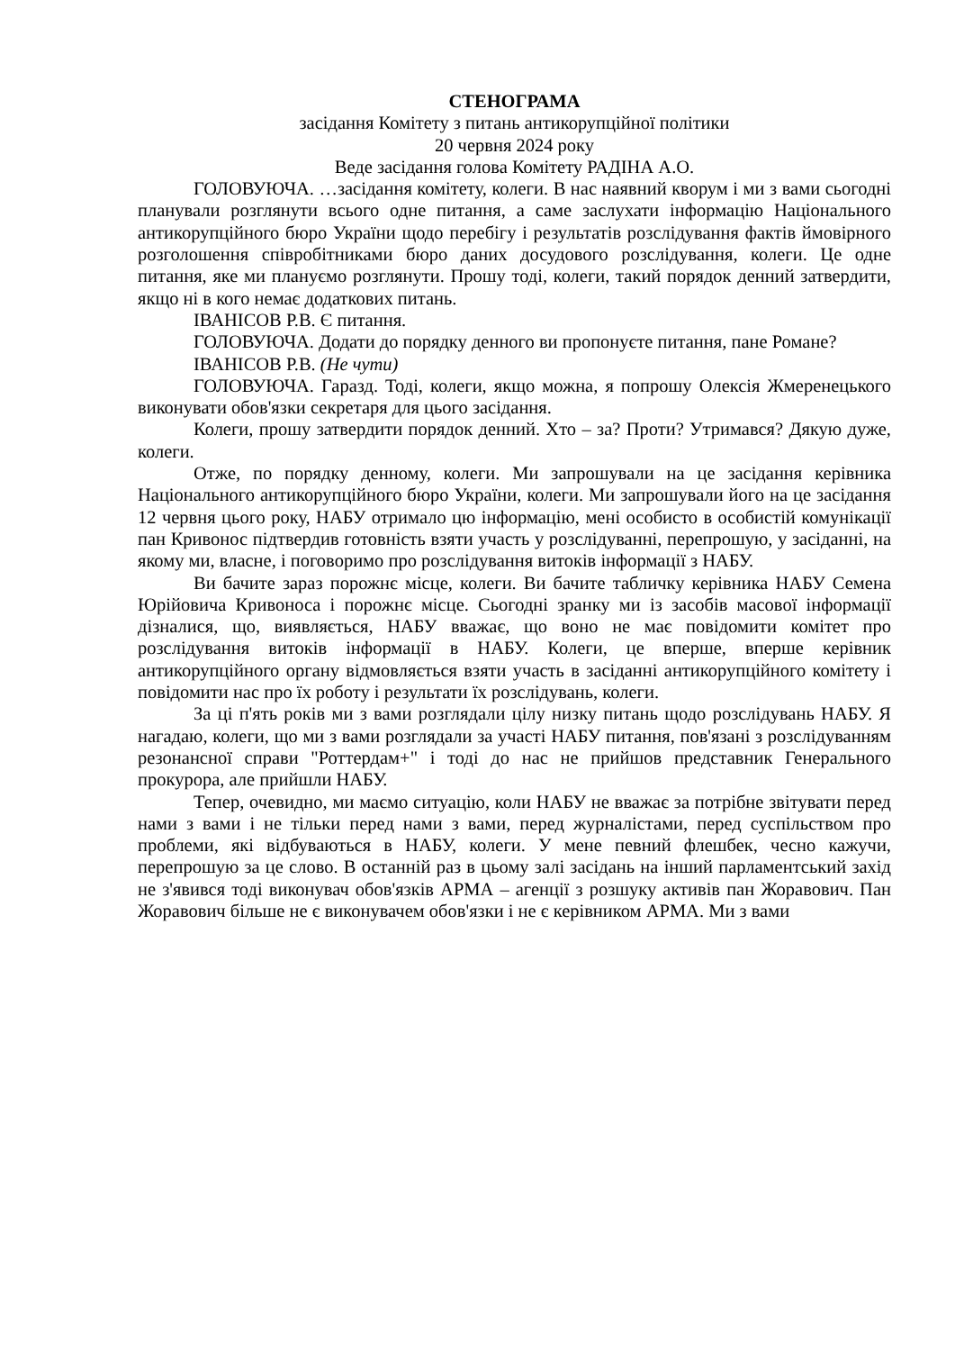СТЕНОГРАМА
засідання Комітету з питань антикорупційної політики
20 червня 2024 року
Веде засідання голова Комітету РАДІНА А.О.
ГОЛОВУЮЧА. …засідання комітету, колеги. В нас наявний кворум і ми з вами сьогодні планували розглянути всього одне питання, а саме заслухати інформацію Національного антикорупційного бюро України щодо перебігу і результатів розслідування фактів ймовірного розголошення співробітниками бюро даних досудового розслідування, колеги. Це одне питання, яке ми плануємо розглянути. Прошу тоді, колеги, такий порядок денний затвердити, якщо ні в кого немає додаткових питань.
ІВАНІСОВ Р.В. Є питання.
ГОЛОВУЮЧА. Додати до порядку денного ви пропонуєте питання, пане Романе?
ІВАНІСОВ Р.В. (Не чути)
ГОЛОВУЮЧА. Гаразд. Тоді, колеги, якщо можна, я попрошу Олексія Жмеренецького виконувати обов'язки секретаря для цього засідання.
Колеги, прошу затвердити порядок денний. Хто – за? Проти? Утримався? Дякую дуже, колеги.
Отже, по порядку денному, колеги. Ми запрошували на це засідання керівника Національного антикорупційного бюро України, колеги. Ми запрошували його на це засідання 12 червня цього року, НАБУ отримало цю інформацію, мені особисто в особистій комунікації пан Кривонос підтвердив готовність взяти участь у розслідуванні, перепрошую, у засіданні, на якому ми, власне, і поговоримо про розслідування витоків інформації з НАБУ.
Ви бачите зараз порожнє місце, колеги. Ви бачите табличку керівника НАБУ Семена Юрійовича Кривоноса і порожнє місце. Сьогодні зранку ми із засобів масової інформації дізналися, що, виявляється, НАБУ вважає, що воно не має повідомити комітет про розслідування витоків інформації в НАБУ. Колеги, це вперше, вперше керівник антикорупційного органу відмовляється взяти участь в засіданні антикорупційного комітету і повідомити нас про їх роботу і результати їх розслідувань, колеги.
За ці п'ять років ми з вами розглядали цілу низку питань щодо розслідувань НАБУ. Я нагадаю, колеги, що ми з вами розглядали за участі НАБУ питання, пов'язані з розслідуванням резонансної справи "Роттердам+" і тоді до нас не прийшов представник Генерального прокурора, але прийшли НАБУ.
Тепер, очевидно, ми маємо ситуацію, коли НАБУ не вважає за потрібне звітувати перед нами з вами і не тільки перед нами з вами, перед журналістами, перед суспільством про проблеми, які відбуваються в НАБУ, колеги. У мене певний флешбек, чесно кажучи, перепрошую за це слово. В останній раз в цьому залі засідань на інший парламентський захід не з'явився тоді виконувач обов'язків АРМА – агенції з розшуку активів пан Жоравович. Пан Жоравович більше не є виконувачем обов'язки і не є керівником АРМА. Ми з вами